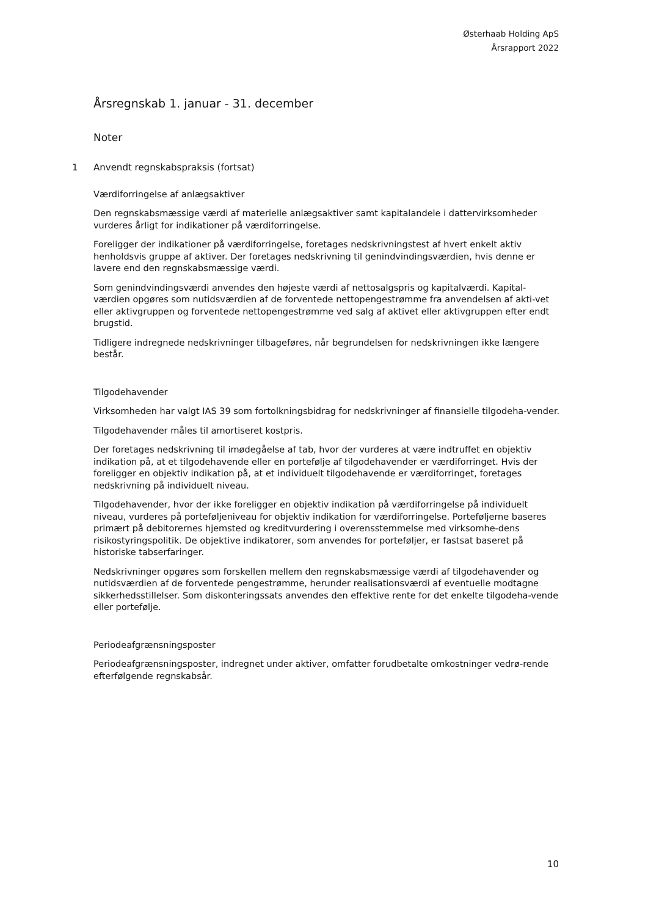Østerhaab Holding ApS
Årsrapport 2022
Årsregnskab 1. januar - 31. december
Noter
1 Anvendt regnskabspraksis (fortsat)
Værdiforringelse af anlægsaktiver
Den regnskabsmæssige værdi af materielle anlægsaktiver samt kapitalandele i dattervirksomheder vurderes årligt for indikationer på værdiforringelse.
Foreligger der indikationer på værdiforringelse, foretages nedskrivningstest af hvert enkelt aktiv henholdsvis gruppe af aktiver. Der foretages nedskrivning til genindvindingsværdien, hvis denne er lavere end den regnskabsmæssige værdi.
Som genindvindingsværdi anvendes den højeste værdi af nettosalgspris og kapitalværdi. Kapital-værdien opgøres som nutidsværdien af de forventede nettopengestrømme fra anvendelsen af akti-vet eller aktivgruppen og forventede nettopengestrømme ved salg af aktivet eller aktivgruppen efter endt brugstid.
Tidligere indregnede nedskrivninger tilbageføres, når begrundelsen for nedskrivningen ikke længere består.
Tilgodehavender
Virksomheden har valgt IAS 39 som fortolkningsbidrag for nedskrivninger af finansielle tilgodeha-vender.
Tilgodehavender måles til amortiseret kostpris.
Der foretages nedskrivning til imødegåelse af tab, hvor der vurderes at være indtruffet en objektiv indikation på, at et tilgodehavende eller en portefølje af tilgodehavender er værdiforringet. Hvis der foreligger en objektiv indikation på, at et individuelt tilgodehavende er værdiforringet, foretages nedskrivning på individuelt niveau.
Tilgodehavender, hvor der ikke foreligger en objektiv indikation på værdiforringelse på individuelt niveau, vurderes på porteføljeniveau for objektiv indikation for værdiforringelse. Porteføljerne baseres primært på debitorernes hjemsted og kreditvurdering i overensstemmelse med virksomhe-dens risikostyringspolitik. De objektive indikatorer, som anvendes for porteføljer, er fastsat baseret på historiske tabserfaringer.
Nedskrivninger opgøres som forskellen mellem den regnskabsmæssige værdi af tilgodehavender og nutidsværdien af de forventede pengestrømme, herunder realisationsværdi af eventuelle modtagne sikkerhedsstillelser. Som diskonteringssats anvendes den effektive rente for det enkelte tilgodeha-vende eller portefølje.
Periodeafgrænsningsposter
Periodeafgrænsningsposter, indregnet under aktiver, omfatter forudbetalte omkostninger vedrø-rende efterfølgende regnskabsår.
10